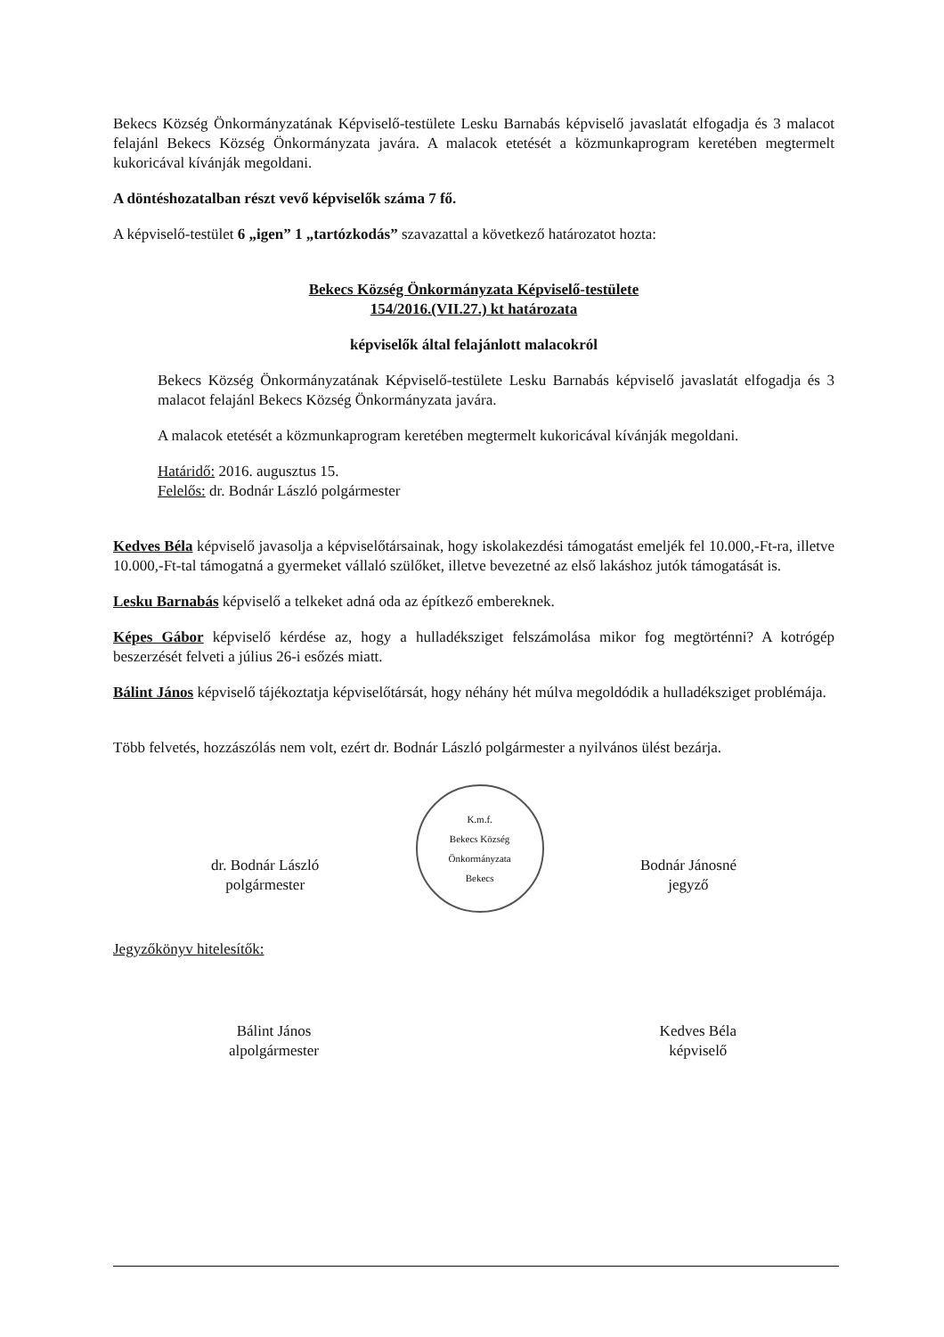Bekecs Község Önkormányzatának Képviselő-testülete Lesku Barnabás képviselő javaslatát elfogadja és 3 malacot felajánl Bekecs Község Önkormányzata javára. A malacok etetését a közmunkaprogram keretében megtermelt kukoricával kívánják megoldani.
A döntéshozatalban részt vevő képviselők száma 7 fő.
A képviselő-testület 6 „igen” 1 „tartózkodás” szavazattal a következő határozatot hozta:
Bekecs Község Önkormányzata Képviselő-testülete
154/2016.(VII.27.) kt határozata
képviselők által felajánlott malacokról
Bekecs Község Önkormányzatának Képviselő-testülete Lesku Barnabás képviselő javaslatát elfogadja és 3 malacot felajánl Bekecs Község Önkormányzata javára.
A malacok etetését a közmunkaprogram keretében megtermelt kukoricával kívánják megoldani.
Határidő: 2016. augusztus 15.
Felelős: dr. Bodnár László polgármester
Kedves Béla képviselő javasolja a képviselőtársainak, hogy iskolakezdési támogatást emeljék fel 10.000,-Ft-ra, illetve 10.000,-Ft-tal támogatná a gyermeket vállaló szülőket, illetve bevezetné az első lakáshoz jutók támogatását is.
Lesku Barnabás képviselő a telkeket adná oda az építkező embereknek.
Képes Gábor képviselő kérdése az, hogy a hulladéksziget felszámolása mikor fog megtörténni? A kotrógép beszerzését felveti a július 26-i esőzés miatt.
Bálint János képviselő tájékoztatja képviselőtársát, hogy néhány hét múlva megoldódik a hulladéksziget problémája.
Több felvetés, hozzászólás nem volt, ezért dr. Bodnár László polgármester a nyilvános ülést bezárja.
dr. Bodnár László
polgármester
K.m.f.
Bekecs Község Önkormányzata
Bekecs
Bodnár Jánosné
jegyző
Jegyzőkönyv hitelesítők:
Bálint János
alpolgármester
Kedves Béla
képviselő